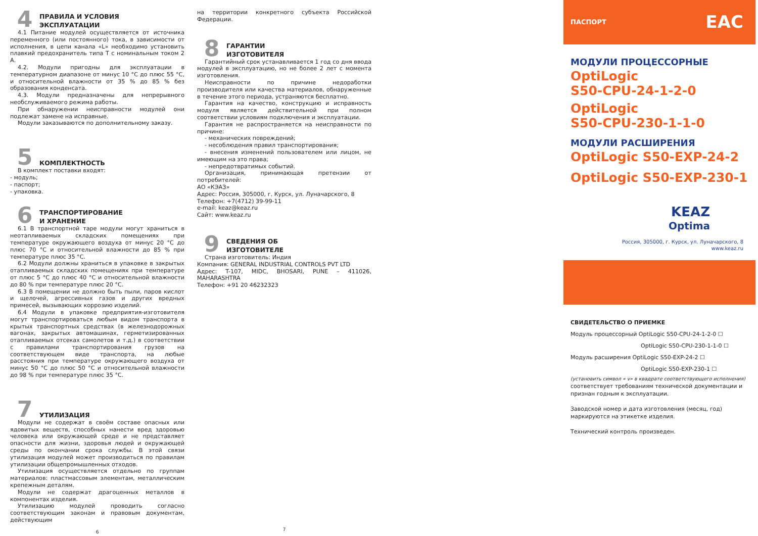4
ПРАВИЛА И УСЛОВИЯ
ЭКСПЛУАТАЦИИ
4.1 Питание модулей осуществляется от источника переменного (или постоянного) тока, в зависимости от исполнения, в цепи канала «L» необходимо установить плавкий предохранитель типа T с номинальным током 2 А.
4.2. Модули пригодны для эксплуатации в температурном диапазоне от минус 10 °С до плюс 55 °С, и относительной влажности от 35 % до 85 % без образования конденсата.
4.3. Модули предназначены для непрерывного необслуживаемого режима работы.
При обнаружении неисправности модулей они подлежат замене на исправные.
Модули заказываются по дополнительному заказу.
5
КОМПЛЕКТНОСТЬ
В комплект поставки входят:
- модуль;
- паспорт;
- упаковка.
6
ТРАНСПОРТИРОВАНИЕ
И ХРАНЕНИЕ
6.1 В транспортной таре модули могут храниться в неотапливаемых складских помещениях при температуре окружающего воздуха от минус 20 °С до плюс 70 °С и относительной влажности до 85 % при температуре плюс 35 °С.
6.2 Модули должны храниться в упаковке в закрытых отапливаемых складских помещениях при температуре от плюс 5 °С до плюс 40 °С и относительной влажности до 80 % при температуре плюс 20 °С.
6.3 В помещении не должно быть пыли, паров кислот и щелочей, агрессивных газов и других вредных примесей, вызывающих коррозию изделий.
6.4 Модули в упаковке предприятия-изготовителя могут транспортироваться любым видом транспорта в крытых транспортных средствах (в железнодорожных вагонах, закрытых автомашинах, герметизированных отапливаемых отсеках самолетов и т.д.) в соответствии с правилами транспортирования грузов на соответствующем виде транспорта, на любые расстояния при температуре окружающего воздуха от минус 50 °С до плюс 50 °С и относительной влажности до 98 % при температуре плюс 35 °С.
7
УТИЛИЗАЦИЯ
Модули не содержат в своём составе опасных или ядовитых веществ, способных нанести вред здоровью человека или окружающей среде и не представляет опасности для жизни, здоровья людей и окружающей среды по окончании срока службы. В этой связи утилизация модулей может производиться по правилам утилизации общепромышленных отходов.
Утилизация осуществляется отдельно по группам материалов: пластмассовым элементам, металлическим крепежным деталям.
Модули не содержат драгоценных металлов в компонентах изделия.
Утилизацию модулей проводить согласно соответствующим законам и правовым документам, действующим
6
на территории конкретного субъекта Российской Федерации.
8
ГАРАНТИИ
ИЗГОТОВИТЕЛЯ
Гарантийный срок устанавливается 1 год со дня ввода модулей в эксплуатацию, но не более 2 лет с момента изготовления.
Неисправности по причине недоработки производителя или качества материалов, обнаруженные в течение этого периода, устраняются бесплатно.
Гарантия на качество, конструкцию и исправность модуля является действительной при полном соответствии условиям подключения и эксплуатации.
Гарантия не распространяется на неисправности по причине:
- механических повреждений;
- несоблюдения правил транспортирования;
- внесения изменений пользователем или лицом, не имеющим на это права;
- непредотвратимых событий.
Организация, принимающая претензии от потребителей:
АО «КЭАЗ»
Адрес: Россия, 305000, г. Курск, ул. Луначарского, 8
Телефон: +7(4712) 39-99-11
e-mail: keaz@keaz.ru
Сайт: www.keaz.ru
9
СВЕДЕНИЯ ОБ
ИЗГОТОВИТЕЛЕ
Страна изготовитель: Индия
Компания: GENERAL INDUSTRIAL CONTROLS PVT LTD
Адрес: T-107, MIDC, BHOSARI, PUNE – 411026, MAHARASHTRA
Телефон: +91 20 46232323
7
ПАСПОРТ EAC
МОДУЛИ ПРОЦЕССОРНЫЕ
OptiLogic
S50-CPU-24-1-2-0
OptiLogic
S50-CPU-230-1-1-0
МОДУЛИ РАСШИРЕНИЯ
OptiLogic S50-EXP-24-2
OptiLogic S50-EXP-230-1
KEAZ
Optima
Россия, 305000, г. Курск, ул. Луначарского, 8
www.keaz.ru
СВИДЕТЕЛЬСТВО О ПРИЕМКЕ
Модуль процессорный OptiLogic S50-CPU-24-1-2-0 ☐
OptiLogic S50-CPU-230-1-1-0 ☐
Модуль расширения OptiLogic S50-EXP-24-2 ☐
OptiLogic S50-EXP-230-1 ☐
(установить символ « v» в квадрате соответствующего исполнения)
соответствует требованиям технической документации и признан годным к эксплуатации.
Заводской номер и дата изготовления (месяц, год) маркируются на этикетке изделия.
Технический контроль произведен.